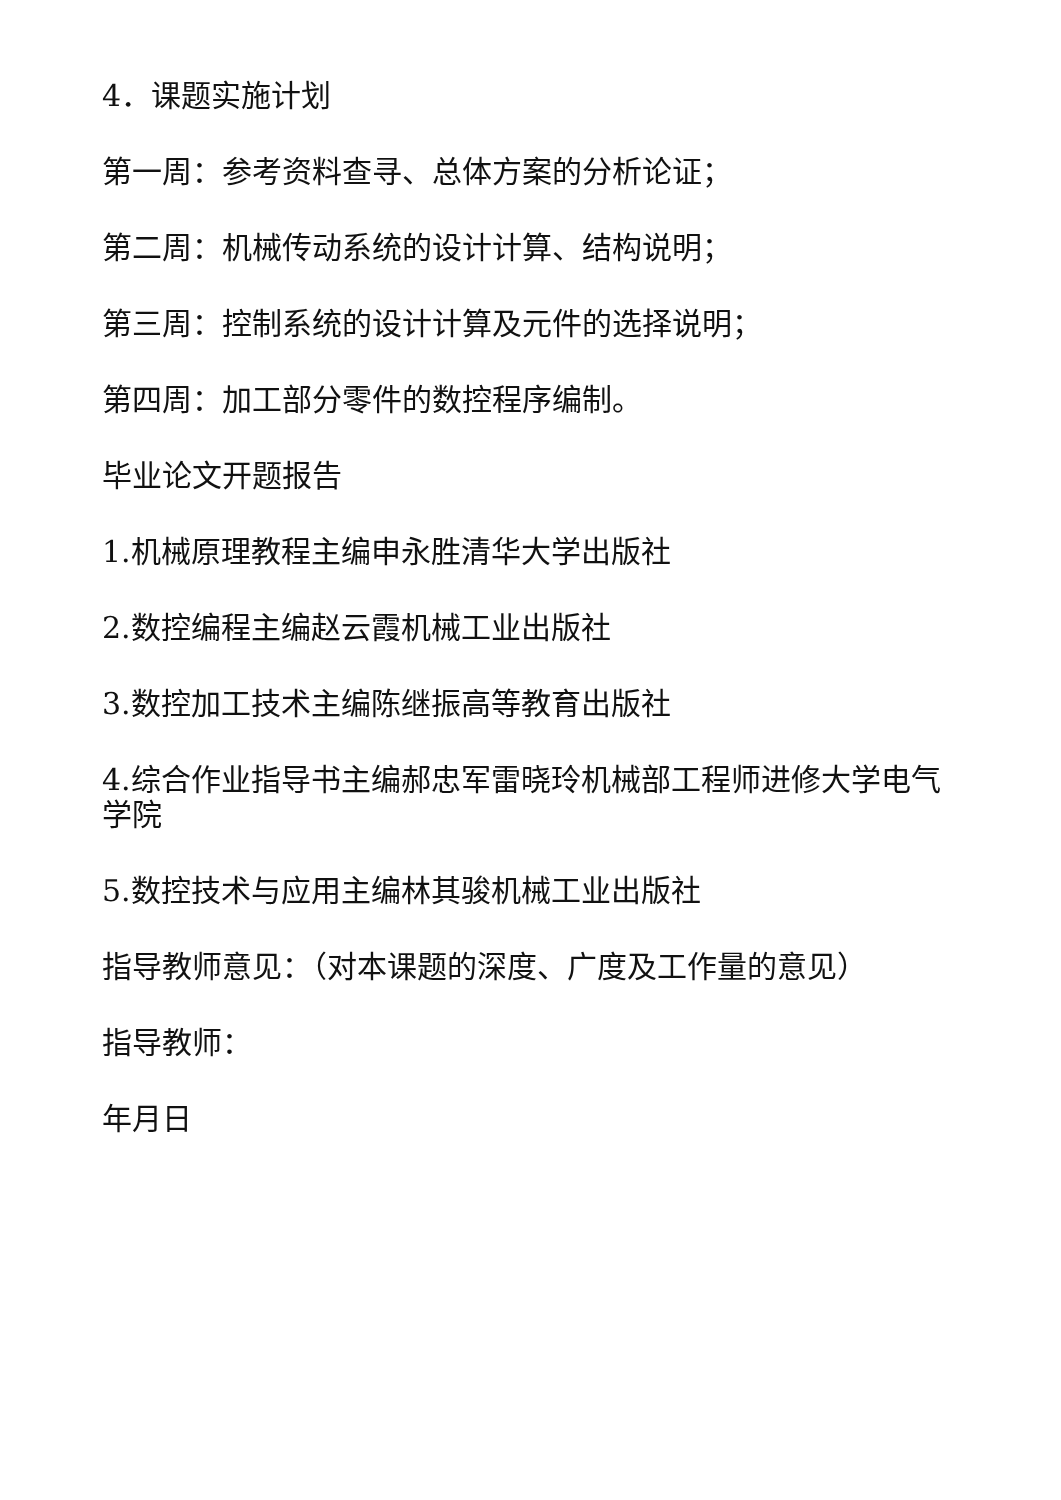4．课题实施计划
第一周：参考资料查寻、总体方案的分析论证；
第二周：机械传动系统的设计计算、结构说明；
第三周：控制系统的设计计算及元件的选择说明；
第四周：加工部分零件的数控程序编制。
毕业论文开题报告
1.机械原理教程主编申永胜清华大学出版社
2.数控编程主编赵云霞机械工业出版社
3.数控加工技术主编陈继振高等教育出版社
4.综合作业指导书主编郝忠军雷晓玲机械部工程师进修大学电气学院
5.数控技术与应用主编林其骏机械工业出版社
指导教师意见：（对本课题的深度、广度及工作量的意见）
指导教师：
年月日